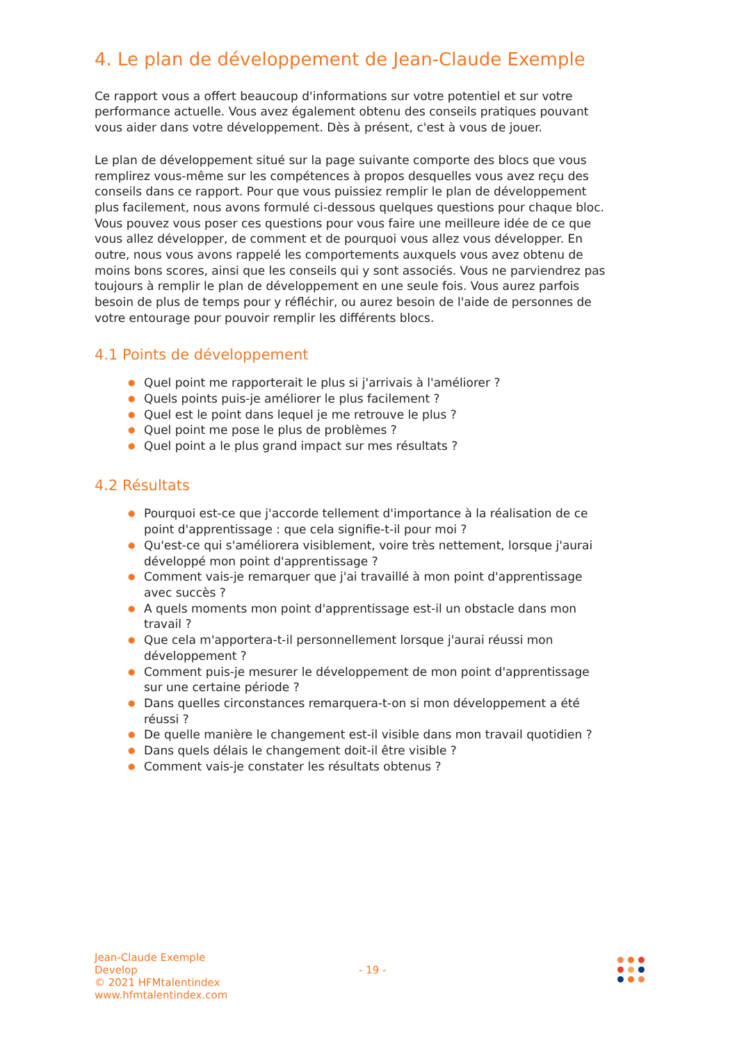4. Le plan de développement de Jean-Claude Exemple
Ce rapport vous a offert beaucoup d'informations sur votre potentiel et sur votre performance actuelle. Vous avez également obtenu des conseils pratiques pouvant vous aider dans votre développement. Dès à présent, c'est à vous de jouer.
Le plan de développement situé sur la page suivante comporte des blocs que vous remplirez vous-même sur les compétences à propos desquelles vous avez reçu des conseils dans ce rapport. Pour que vous puissiez remplir le plan de développement plus facilement, nous avons formulé ci-dessous quelques questions pour chaque bloc. Vous pouvez vous poser ces questions pour vous faire une meilleure idée de ce que vous allez développer, de comment et de pourquoi vous allez vous développer. En outre, nous vous avons rappelé les comportements auxquels vous avez obtenu de moins bons scores, ainsi que les conseils qui y sont associés. Vous ne parviendrez pas toujours à remplir le plan de développement en une seule fois. Vous aurez parfois besoin de plus de temps pour y réfléchir, ou aurez besoin de l'aide de personnes de votre entourage pour pouvoir remplir les différents blocs.
4.1 Points de développement
● Quel point me rapporterait le plus si j'arrivais à l'améliorer ?
● Quels points puis-je améliorer le plus facilement ?
● Quel est le point dans lequel je me retrouve le plus ?
● Quel point me pose le plus de problèmes ?
● Quel point a le plus grand impact sur mes résultats ?
4.2 Résultats
● Pourquoi est-ce que j'accorde tellement d'importance à la réalisation de ce point d'apprentissage : que cela signifie-t-il pour moi ?
● Qu'est-ce qui s'améliorera visiblement, voire très nettement, lorsque j'aurai développé mon point d'apprentissage ?
● Comment vais-je remarquer que j'ai travaillé à mon point d'apprentissage avec succès ?
● A quels moments mon point d'apprentissage est-il un obstacle dans mon travail ?
● Que cela m'apportera-t-il personnellement lorsque j'aurai réussi mon développement ?
● Comment puis-je mesurer le développement de mon point d'apprentissage sur une certaine période ?
● Dans quelles circonstances remarquera-t-on si mon développement a été réussi ?
● De quelle manière le changement est-il visible dans mon travail quotidien ?
● Dans quels délais le changement doit-il être visible ?
● Comment vais-je constater les résultats obtenus ?
Jean-Claude Exemple
Develop
© 2021 HFMtalentindex
www.hfmtalentindex.com
- 19 -